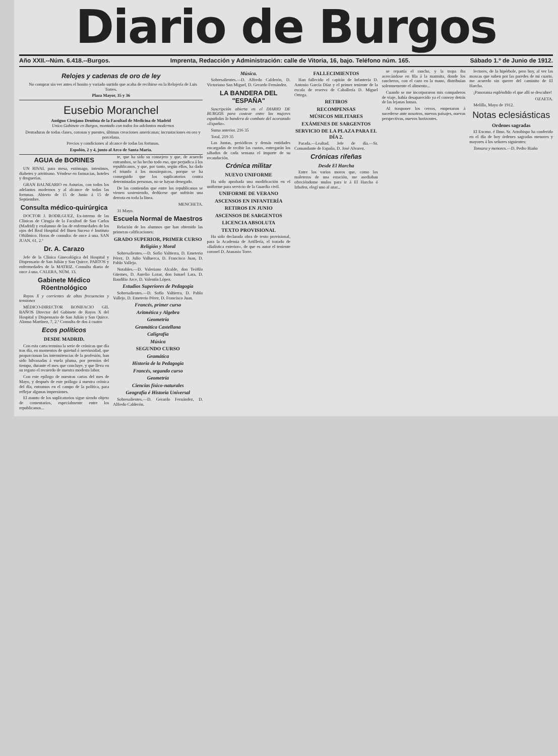Diario de Burgos
Año XXII.--Núm. 6.418.--Burgos. Imprenta, Redacción y Administración: calle de Vitoria, 16, bajo. Teléfono núm. 165. Sábado 1.º de Junio de 1912.
Relojes y cadenas de oro de ley
No comprar sin ver antes el bonito y variado surtido que acaba de recibirse en la Relojería de Luis Torres.
Plaza Mayor, 35 y 36
Eusebio Moranchel
Antiguo Cirujano Dentista de la Facultad de Medicina de Madrid
Unico Gabinete en Burgos, montado con todos los adelantos modernos
Dentaduras de todas clases, coronas y puentes, últimas creaciones americanas; incrustaciones en oro y porcelana.
Precios y condiciones al alcance de todas las fortunas.
Espolón, 2 y 4, junto al Arco de Santa María.
AGUA de BORINES
UN RIVAL para mesa, estómago, intestinos, diabetes y artritismo. Véndese en farmacias, hoteles y droguerías.
GRAN BALNEARIO en Asturias, con todos los adelantos modernos y al alcance de todas las fortunas. Abierto de 15 de Junio á 15 de Septiembre.
Consulta médico-quirúrgica
DOCTOR J. RODR.GUEZ, Ex-interno de las Clínicas de Cirugía de la Facultad de San Carlos (Madrid) y exalumno de las de enfermedades de los ojos del Real Hospital del Buen Suceso é Instituto Oftálmico. Horas de consulta: de once á una. SAN JUAN, 61, 2.º
Dr. A. Carazo
Jefe de la Clínica Ginecológica del Hospital y Dispensario de San Julián y San Quirce. PARTOS y enfermedades de la MATRIZ. Consulta diaria de once á una. CALERA, NÚM. 13.
Gabinete Médico Röentnológico
Rayos X y corrientes de altas frecuencias y tensiones
MÉDICO-DIRECTOR BONIFACIO GIL BAÑOS Director del Gabinete de Rayos X del Hospital y Dispensario de San Julián y San Quirce. Alonso Martínez, 7, 2.º Consulta de dos á cuatro
Ecos políticos
DESDE MADRID.
Con esta carta termina la serie de crónicas que día tras día, en momentos de quietud ó nerviosidad, que proporcionan las intermitencias de la profesión, han sido hilvanadas á vuela pluma, por premios del tiempo, durante el mes que concluye, y que lleva en su regazo el recuerdo de nuestra modesta labor.
Con este epílogo de nuestras cartas del mes de Mayo, y después de este prólogo á nuestra crónica del día, entramos en el campo de la política, para reflejar algunas impresiones.
El asunto de los suplicatorios sigue siendo objeto de comentarios, especialmente entre los republicanos...
te, que ha sido su consejero y que, de acuerdo entrambos, se ha hecho todo eso, que perjudica á los republicanos, y que, por tanto, según ellos, ha dado el triunfo á los monárquicos, porque se ha conseguido que los suplicatorios contra determinadas personas, no se hayan denegado.
De las contiendas que entre los republicanos se vienen sosteniendo, dedúcese que sufrirán una derrota en toda la línea.
MENCHETA.
31 Mayo.
Escuela Normal de Maestros
Relación de los alumnos que han obtenido las primeras calificaciones:
GRADO SUPERIOR, PRIMER CURSO
Religión y Moral
Sobresalientes.—D. Sofío Valtierra, D. Emeterio Pérez, D. Julio Valluerca, D. Francisco Juan, D. Pablo Vallejo.
Notables.—D. Valeriano Alcalde, don Teófilo Güemes, D. Aurelio Lozar, don Ismael Lara, D. Baudilio Arce, D. Valentín López.
Estudios Superiores de Pedagogía
Sobresalientes.—D. Sofío Valtierra, D. Pablo Vallejo, D. Emeterio Pérez, D. Francisco Juan.
Francés, primer curso
Aritmética y Algebra
Geometría
Gramática Castellana
Caligrafía
Música
SEGUNDO CURSO
Gramática
Historia de la Pedagogía
Francés, segundo curso
Geometría
Ciencias físico-naturales
Geografía é Historia Universal
Sobresalientes.—D. Gerardo Fernández, D. Alfredo Calderón.
Música.
Sobresalientes.—D. Alfredo Calderón, D. Victoriano San Miguel, D. Gerardo Fernández.
LA BANDERA DEL "ESPAÑA"
Suscripción abierta en el DIARIO DE BURGOS para costear entre las mujeres españolas la bandera de combate del acorazado «España».
Suma anterior. 216 35
Total. 219 35
Las Juntas, periódicos y demás entidades encargadas de recibir las cuotas, entregarán los sábados de cada semana el importe de su recaudación.
Crónica militar
NUEVO UNIFORME
Ha sido aprobada una modificación en el uniforme para servicio de la Guardia civil.
UNIFORME DE VERANO
ASCENSOS EN INFANTERÍA
RETIROS EN JUNIO
ASCENSOS DE SARGENTOS
LICENCIA ABSOLUTA
TEXTO PROVISIONAL
Ha sido declarada obra de texto provisional, para la Academia de Artillería, el tratado de «Balística exterior», de que es autor el teniente coronel D. Atanasio Torre.
FALLECIMIENTOS
Han fallecido el capitán de Infantería D. Antonio García Díaz y el primer teniente de la escala de reserva de Caballería D. Miguel Ortega.
RETIROS
RECOMPENSAS
MÚSICOS MILITARES
EXÁMENES DE SARGENTOS
SERVICIO DE LA PLAZA PARA EL DÍA 2.
Parada.—Lealtad. Jefe de día.—Sr. Comandante de España, D. José Alvarez.
Crónicas rifeñas
Desde El Harcha
Entre los varios moros que, como los maleteros de una estación, me asediaban ofreciéndome mulos para ir á El Harcha ó Izhafen, elegí uno al azar...
se repartía el rancho, y la tropa iba acercándose en fila á la marmita, donde los rancheros, con el cazo en la mano, distribuían solemnemente el alimento...
Cuando se me incorporaron mis compañeros de viaje, había desaparecido ya el convoy detrás de las lejanas lomas.
Al trasponer los cerros, empezaron á sucederse ante nosotros, nuevos paisajes, nuevas perspectivas, nuevos horizontes.
lectores, de la hipérbole, pero hoy, al ver las moscas que suben por las paredes de mi cuarto, me acuerdo sin querer del caminito de El Harcha.
¡Panorama espléndido el que allí se descubre!
OZAETA.
Melilla, Mayo de 1912.
Notas eclesiásticas
Ordenes sagradas
El Excmo. é Ilmo. Sr. Arzobispo ha conferido en el día de hoy órdenes sagradas menores y mayores á los señores siguientes:
Tonsura y menores.—D. Pedro Riaño